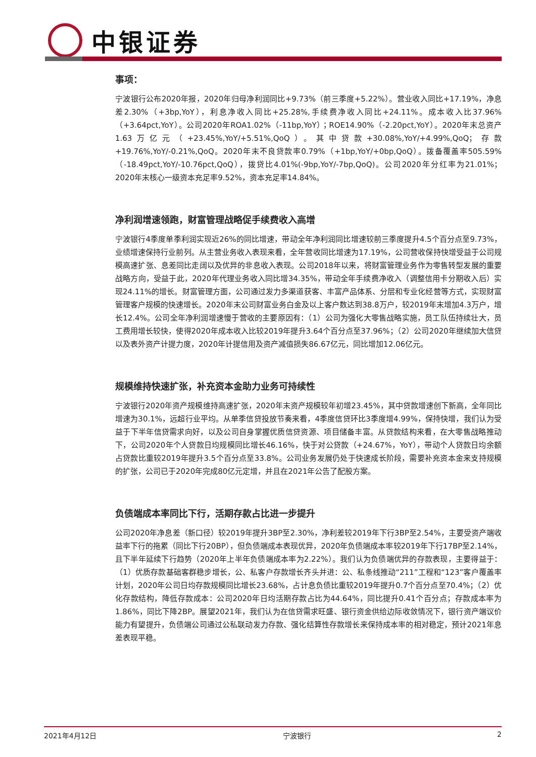中银证券
事项：
宁波银行公布2020年报，2020年归母净利润同比+9.73%（前三季度+5.22%）。营业收入同比+17.19%，净息差2.30%（+3bp,YoY），利息净收入同比+25.28%,手续费净收入同比+24.11%。成本收入比37.96%（+3.64pct,YoY）。公司2020年ROA1.02%（-11bp,YoY）；ROE14.90%（-2.20pct,YoY）。2020年末总资产1.63万亿元（+23.45%,YoY/+5.51%,QoQ）。其中贷款+30.08%,YoY/+4.99%,QoQ；存款+19.76%,YoY/-0.21%,QoQ。2020年末不良贷款率0.79%（+1bp,YoY/+0bp,QoQ）。拨备覆盖率505.59%（-18.49pct,YoY/-10.76pct,QoQ），拨贷比4.01%(-9bp,YoY/-7bp,QoQ)。公司2020年分红率为21.01%；2020年末核心一级资本充足率9.52%，资本充足率14.84%。
净利润增速领跑，财富管理战略促手续费收入高增
宁波银行4季度单季利润实现近26%的同比增速，带动全年净利润同比增速较前三季度提升4.5个百分点至9.73%，业绩增速保持行业前列。从主营业务收入表现来看，全年营收同比增速为17.19%，公司营收保持快增受益于公司规模高速扩张、息差同比走阔以及优异的非息收入表现。公司2018年以来，将财富管理业务作为零售转型发展的重要战略方向，受益于此，2020年代理业务收入同比增34.35%，带动全年手续费净收入（调整信用卡分期收入后）实现24.11%的增长。财富管理方面，公司通过发力多渠道获客、丰富产品体系、分层和专业化经营等方式，实现财富管理客户规模的快速增长。2020年末公司财富业务白金及以上客户数达到38.8万户，较2019年末增加4.3万户，增长12.4%。公司全年净利润增速慢于营收的主要原因有：（1）公司为强化大零售战略实施，员工队伍持续壮大，员工费用增长较快，使得2020年成本收入比较2019年提升3.64个百分点至37.96%；（2）公司2020年继续加大信贷以及表外资产计提力度，2020年计提信用及资产减值损失86.67亿元，同比增加12.06亿元。
规模维持快速扩张，补充资本金助力业务可持续性
宁波银行2020年资产规模维持高速扩张，2020年末资产规模较年初增23.45%，其中贷款增速创下新高，全年同比增速为30.1%，远超行业平均。从单季信贷投放节奏来看，4季度信贷环比3季度增4.99%，保持快增，我们认为受益于下半年信贷需求向好，以及公司自身掌握优质信贷资源、项目储备丰富。从贷款结构来看，在大零售战略推动下，公司2020年个人贷款日均规模同比增长46.16%，快于对公贷款（+24.67%，YoY），带动个人贷款日均余额占贷款比重较2019年提升3.5个百分点至33.8%。公司业务发展仍处于快速成长阶段，需要补充资本金来支持规模的扩张，公司已于2020年完成80亿元定增，并且在2021年公告了配股方案。
负债端成本率同比下行，活期存款占比进一步提升
公司2020年净息差（新口径）较2019年提升3BP至2.30%，净利差较2019年下行3BP至2.54%，主要受资产端收益率下行的拖累（同比下行20BP），但负债端成本表现优异，2020年负债端成本率较2019年下行17BP至2.14%，且下半年延续下行趋势（2020年上半年负债端成本率为2.22%）。我们认为负债端优异的存款表现，主要得益于：（1）优质存款基础客群稳步增长，公、私客户存款增长齐头并进：公、私条线推动“211”工程和“123”客户覆盖率计划，2020年公司日均存款规模同比增长23.68%，占计息负债比重较2019年提升0.7个百分点至70.4%；（2）优化存款结构，降低存款成本：公司2020年日均活期存款占比为44.64%，同比提升0.41个百分点；存款成本率为1.86%，同比下降2BP。展望2021年，我们认为在信贷需求旺盛、银行资金供给边际收敛情况下，银行资产端议价能力有望提升，负债端公司通过公私联动发力存款、强化结算性存款增长来保持成本率的相对稳定，预计2021年息差表现平稳。
2021年4月12日 宁波银行 2